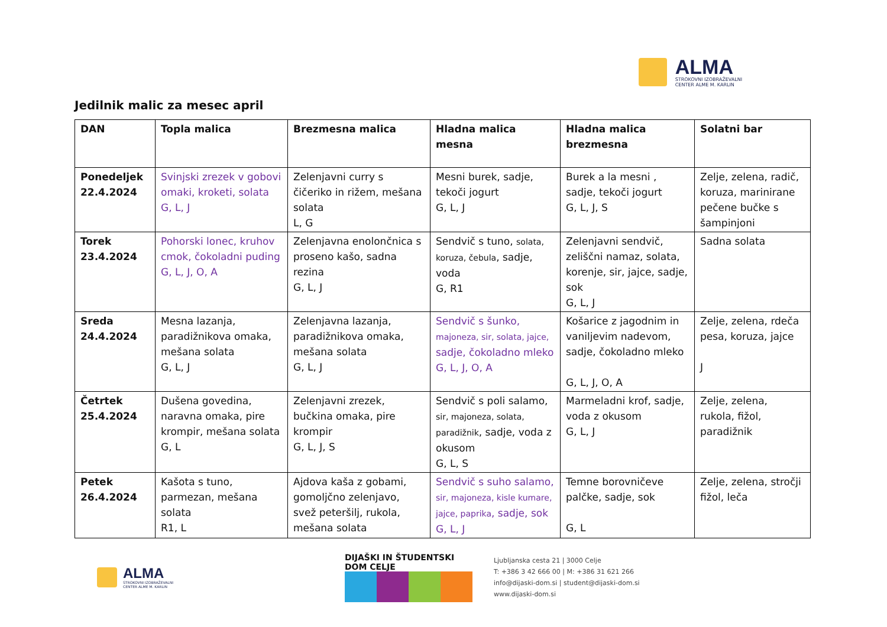ALMA
STROKOVNI IZOBRAŽEVALNI
CENTER ALME M. KARLIN
Jedilnik malic za mesec april
| DAN | Topla malica | Brezmesna malica | Hladna malica mesna | Hladna malica brezmesna | Solatni bar |
| --- | --- | --- | --- | --- | --- |
| Ponedeljek 22.4.2024 | Svinjski zrezek v gobovi omaki, kroketi, solata G, L, J | Zelenjavni curry s čičeriko in rižem, mešana solata L, G | Mesni burek, sadje, tekoči jogurt G, L, J | Burek a la mesni , sadje, tekoči jogurt G, L, J, S | Zelje, zelena, radič, koruza, marinirane pečene bučke s šampinjoni |
| Torek 23.4.2024 | Pohorski lonec, kruhov cmok, čokoladni puding G, L, J, O, A | Zelenjavna enolončnica s proseno kašo, sadna rezina G, L, J | Sendvič s tuno, solata, koruza, čebula , sadje, voda G, R1 | Zelenjavni sendvič, zeliščni namaz, solata, korenje, sir, jajce, sadje, sok G, L, J | Sadna solata |
| Sreda 24.4.2024 | Mesna lazanja, paradižnikova omaka, mešana solata G, L, J | Zelenjavna lazanja, paradižnikova omaka, mešana solata G, L, J | Sendvič s šunko, majoneza, sir, solata, jajce, sadje, čokoladno mleko G, L, J, O, A | Košarice z jagodnim in vaniljevim nadevom, sadje, čokoladno mleko G, L, J, O, A | Zelje, zelena, rdeča pesa, koruza, jajce J |
| Četrtek 25.4.2024 | Dušena govedina, naravna omaka, pire krompir, mešana solata G, L | Zelenjavni zrezek, bučkina omaka, pire krompir G, L, J, S | Sendvič s poli salamo, sir, majoneza, solata, paradižnik , sadje, voda z okusom G, L, S | Marmeladni krof, sadje, voda z okusom G, L, J | Zelje, zelena, rukola, fižol, paradižnik |
| Petek 26.4.2024 | Kašota s tuno, parmezan, mešana solata R1, L | Ajdova kaša z gobami, gomoljčno zelenjavo, svež peteršilj, rukola, mešana solata | Sendvič s suho salamo, sir, majoneza, kisle kumare, jajce, paprika , sadje, sok G, L, J | Temne borovničeve palčke, sadje, sok G, L | Zelje, zelena, stročji fižol, leča |
ALMA
STROKOVNI IZOBRAŽEVALNI
CENTER ALME M. KARLIN
DIJAŠKI IN ŠTUDENTSKI DOM CELJE
Ljubljanska cesta 21 | 3000 Celje
T: +386 3 42 666 00 | M: +386 31 621 266
info@dijaski-dom.si | student@dijaski-dom.si
www.dijaski-dom.si